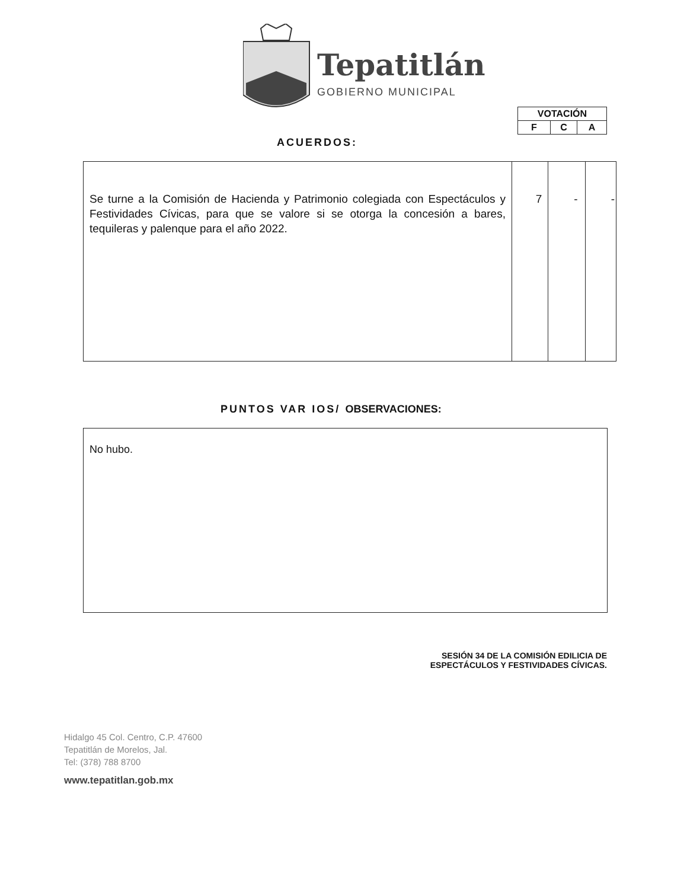Tepatitlán
GOBIERNO MUNICIPAL
| VOTACIÓN | | |
| F | C | A |
ACUERDOS:
| Se turne a la Comisión de Hacienda y Patrimonio colegiada con Espectáculos y Festividades Cívicas, para que se valore si se otorga la concesión a bares, tequileras y palenque para el año 2022. | 7 | - | - |
PUNTOS VAR IOS/ OBSERVACIONES:
No hubo.
SESIÓN 34 DE LA COMISIÓN EDILICIA DE
ESPECTÁCULOS Y FESTIVIDADES CÍVICAS.
Hidalgo 45 Col. Centro, C.P. 47600
Tepatitlán de Morelos, Jal.
Tel: (378) 788 8700
www.tepatitlan.gob.mx